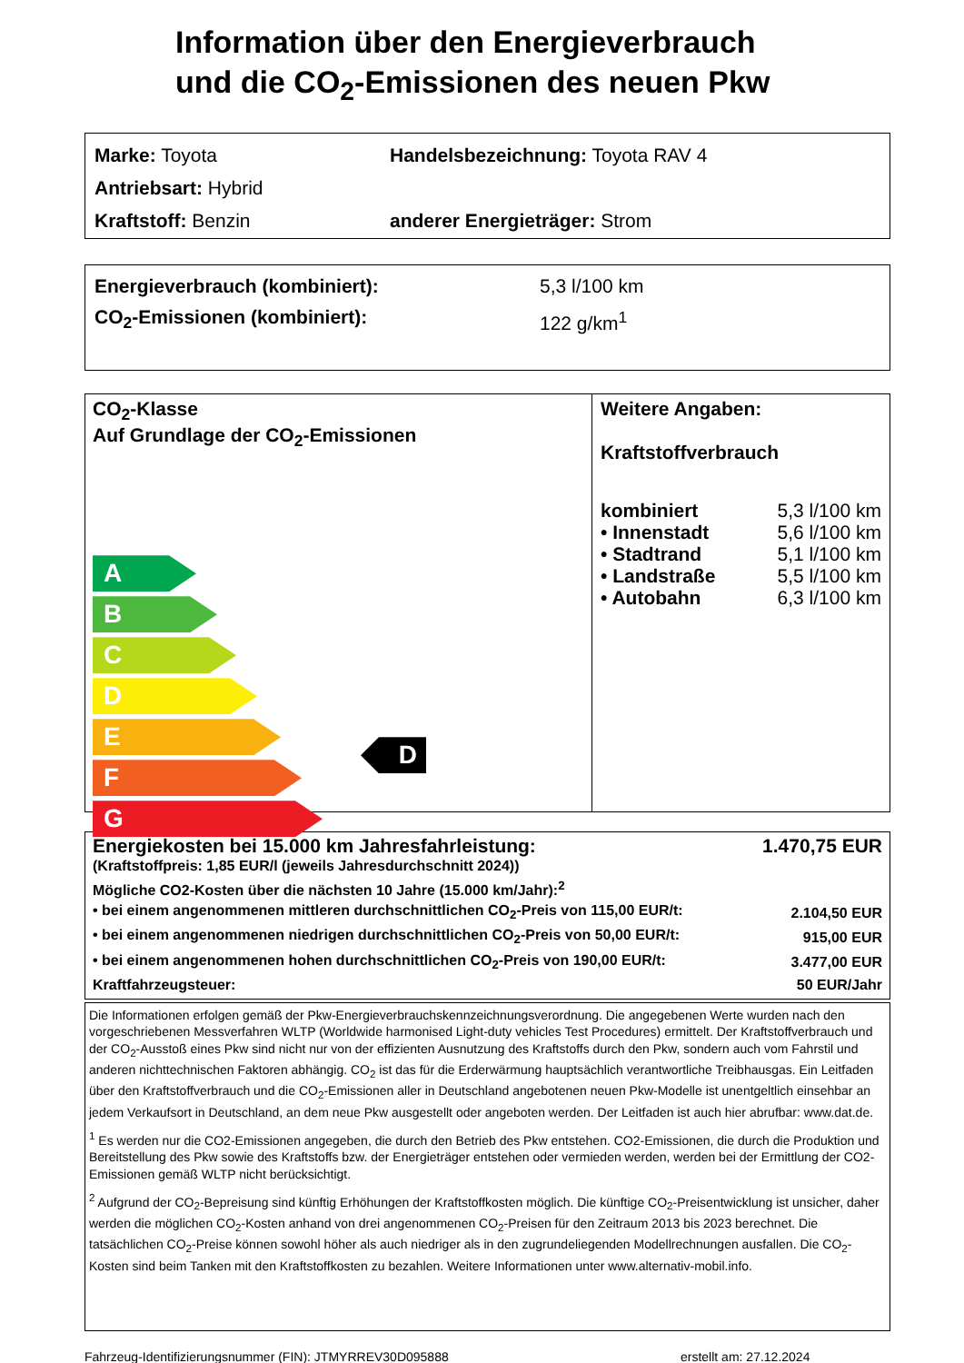Information über den Energieverbrauch
und die CO<sub>2</sub>-Emissionen des neuen Pkw
Marke: Toyota Handelsbezeichnung: Toyota RAV 4
Antriebsart: Hybrid
Kraftstoff: Benzin anderer Energieträger: Strom
Energieverbrauch (kombiniert): 5,3 l/100 km
CO<sub>2</sub>-Emissionen (kombiniert): 122 g/km<sup>1</sup>
CO<sub>2</sub>-Klasse
Auf Grundlage der CO<sub>2</sub>-Emissionen
A
B
C
D
E
F
G
D
Weitere Angaben:
Kraftstoffverbrauch
| kombiniert | 5,3 l/100 km |
| • Innenstadt | 5,6 l/100 km |
| • Stadtrand | 5,1 l/100 km |
| • Landstraße | 5,5 l/100 km |
| • Autobahn | 6,3 l/100 km |
| Energiekosten bei 15.000 km Jahresfahrleistung: | 1.470,75 EUR |
| (Kraftstoffpreis: 1,85 EUR/l (jeweils Jahresdurchschnitt 2024)) | |
| Mögliche CO2-Kosten über die nächsten 10 Jahre (15.000 km/Jahr):<sup>2</sup> | |
| • bei einem angenommenen mittleren durchschnittlichen CO<sub>2</sub>-Preis von 115,00 EUR/t: | 2.104,50 EUR |
| • bei einem angenommenen niedrigen durchschnittlichen CO<sub>2</sub>-Preis von 50,00 EUR/t: | 915,00 EUR |
| • bei einem angenommenen hohen durchschnittlichen CO<sub>2</sub>-Preis von 190,00 EUR/t: | 3.477,00 EUR |
| Kraftfahrzeugsteuer: | 50 EUR/Jahr |
Die Informationen erfolgen gemäß der Pkw-Energieverbrauchskennzeichnungsverordnung. Die angegebenen Werte wurden nach den vorgeschriebenen Messverfahren WLTP (Worldwide harmonised Light-duty vehicles Test Procedures) ermittelt. Der Kraftstoffverbrauch und der CO<sub>2</sub>-Ausstoß eines Pkw sind nicht nur von der effizienten Ausnutzung des Kraftstoffs durch den Pkw, sondern auch vom Fahrstil und anderen nichttechnischen Faktoren abhängig. CO<sub>2</sub> ist das für die Erderwärmung hauptsächlich verantwortliche Treibhausgas. Ein Leitfaden über den Kraftstoffverbrauch und die CO<sub>2</sub>-Emissionen aller in Deutschland angebotenen neuen Pkw-Modelle ist unentgeltlich einsehbar an jedem Verkaufsort in Deutschland, an dem neue Pkw ausgestellt oder angeboten werden. Der Leitfaden ist auch hier abrufbar: www.dat.de.
<sup>1</sup> Es werden nur die CO2-Emissionen angegeben, die durch den Betrieb des Pkw entstehen. CO2-Emissionen, die durch die Produktion und Bereitstellung des Pkw sowie des Kraftstoffs bzw. der Energieträger entstehen oder vermieden werden, werden bei der Ermittlung der CO2-Emissionen gemäß WLTP nicht berücksichtigt.
<sup>2</sup> Aufgrund der CO<sub>2</sub>-Bepreisung sind künftig Erhöhungen der Kraftstoffkosten möglich. Die künftige CO<sub>2</sub>-Preisentwicklung ist unsicher, daher werden die möglichen CO<sub>2</sub>-Kosten anhand von drei angenommenen CO<sub>2</sub>-Preisen für den Zeitraum 2013 bis 2023 berechnet. Die tatsächlichen CO<sub>2</sub>-Preise können sowohl höher als auch niedriger als in den zugrundeliegenden Modellrechnungen ausfallen. Die CO<sub>2</sub>-Kosten sind beim Tanken mit den Kraftstoffkosten zu bezahlen. Weitere Informationen unter www.alternativ-mobil.info.
Fahrzeug-Identifizierungsnummer (FIN): JTMYRREV30D095888 erstellt am: 27.12.2024